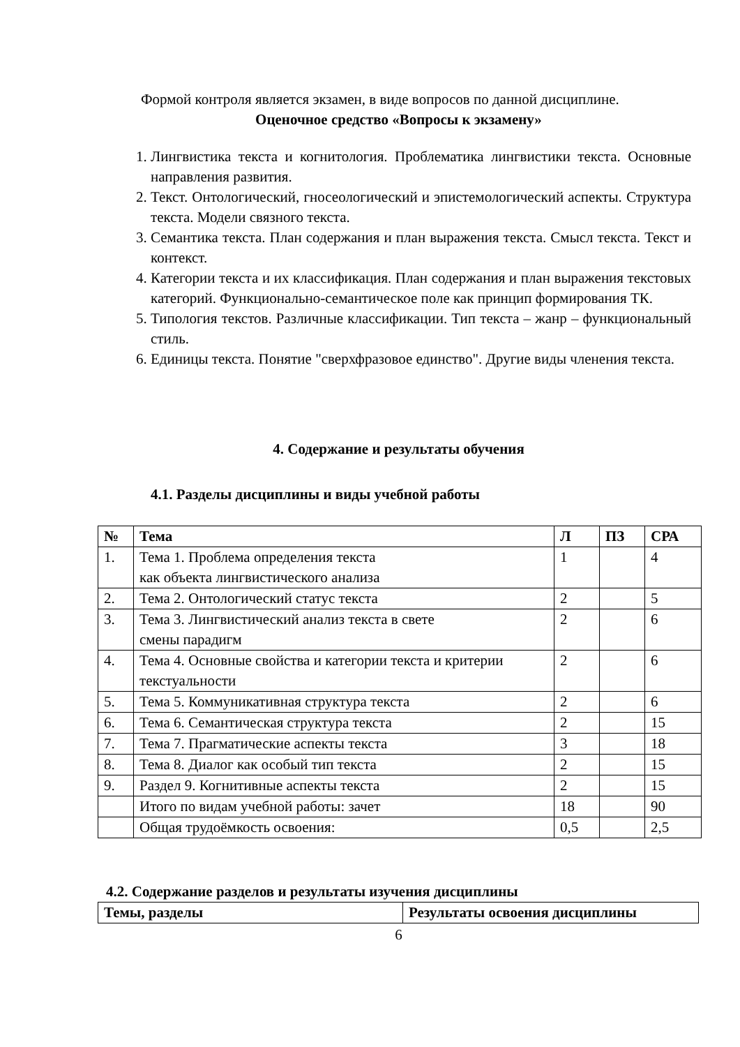Формой контроля является экзамен, в виде вопросов по данной дисциплине.
Оценочное средство «Вопросы к экзамену»
1. Лингвистика текста и когнитология. Проблематика лингвистики текста. Основные направления развития.
2. Текст. Онтологический, гносеологический и эпистемологический аспекты. Структура текста. Модели связного текста.
3. Семантика текста. План содержания и план выражения текста. Смысл текста. Текст и контекст.
4. Категории текста и их классификация. План содержания и план выражения текстовых категорий. Функционально-семантическое поле как принцип формирования ТК.
5. Типология текстов. Различные классификации. Тип текста – жанр – функциональный стиль.
6. Единицы текста. Понятие "сверхфразовое единство". Другие виды членения текста.
4. Содержание и результаты обучения
4.1. Разделы дисциплины и виды учебной работы
| № | Тема | Л | ПЗ | СРА |
| --- | --- | --- | --- | --- |
| 1. | Тема 1. Проблема определения текста как объекта лингвистического анализа | 1 | | 4 |
| 2. | Тема 2. Онтологический статус текста | 2 | | 5 |
| 3. | Тема 3. Лингвистический анализ текста в свете смены парадигм | 2 | | 6 |
| 4. | Тема 4. Основные свойства и категории текста и критерии текстуальности | 2 | | 6 |
| 5. | Тема 5. Коммуникативная структура текста | 2 | | 6 |
| 6. | Тема 6. Семантическая структура текста | 2 | | 15 |
| 7. | Тема 7. Прагматические аспекты текста | 3 | | 18 |
| 8. | Тема 8. Диалог как особый тип текста | 2 | | 15 |
| 9. | Раздел 9. Когнитивные аспекты текста | 2 | | 15 |
| | Итого по видам учебной работы: зачет | 18 | | 90 |
| | Общая трудоёмкость освоения: | 0,5 | | 2,5 |
4.2. Содержание разделов и результаты изучения дисциплины
| Темы, разделы | Результаты освоения дисциплины |
| --- | --- |
6